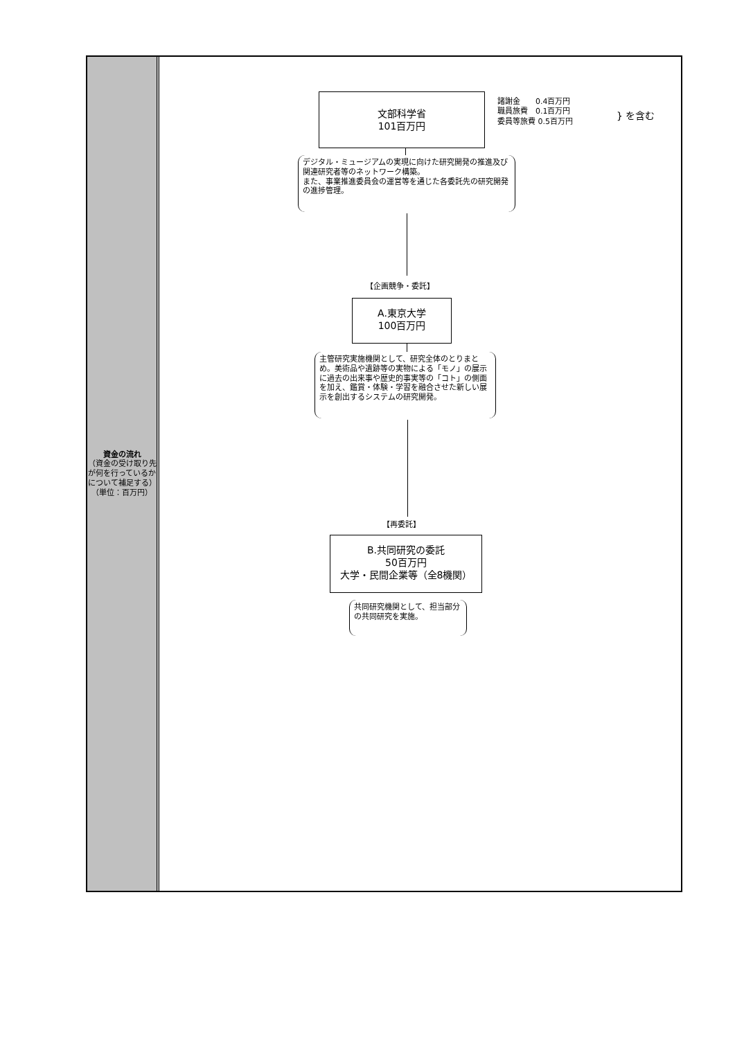資金の流れ
（資金の受け取り先が何を行っているかについて補足する）（単位：百万円）
文部科学省
101百万円
諸謝金　　0.4百万円
職員旅費　0.1百万円
委員等旅費 0.5百万円
} を含む
デジタル・ミュージアムの実現に向けた研究開発の推進及び関連研究者等のネットワーク構築。
また、事業推進委員会の運営等を通じた各委託先の研究開発の進捗管理。
【企画競争・委託】
A.東京大学
100百万円
主管研究実施機関として、研究全体のとりまとめ。美術品や遺跡等の実物による「モノ」の展示に過去の出来事や歴史的事実等の「コト」の側面を加え、鑑賞・体験・学習を融合させた新しい展示を創出するシステムの研究開発。
【再委託】
B.共同研究の委託
50百万円
大学・民間企業等（全8機関）
共同研究機関として、担当部分の共同研究を実施。